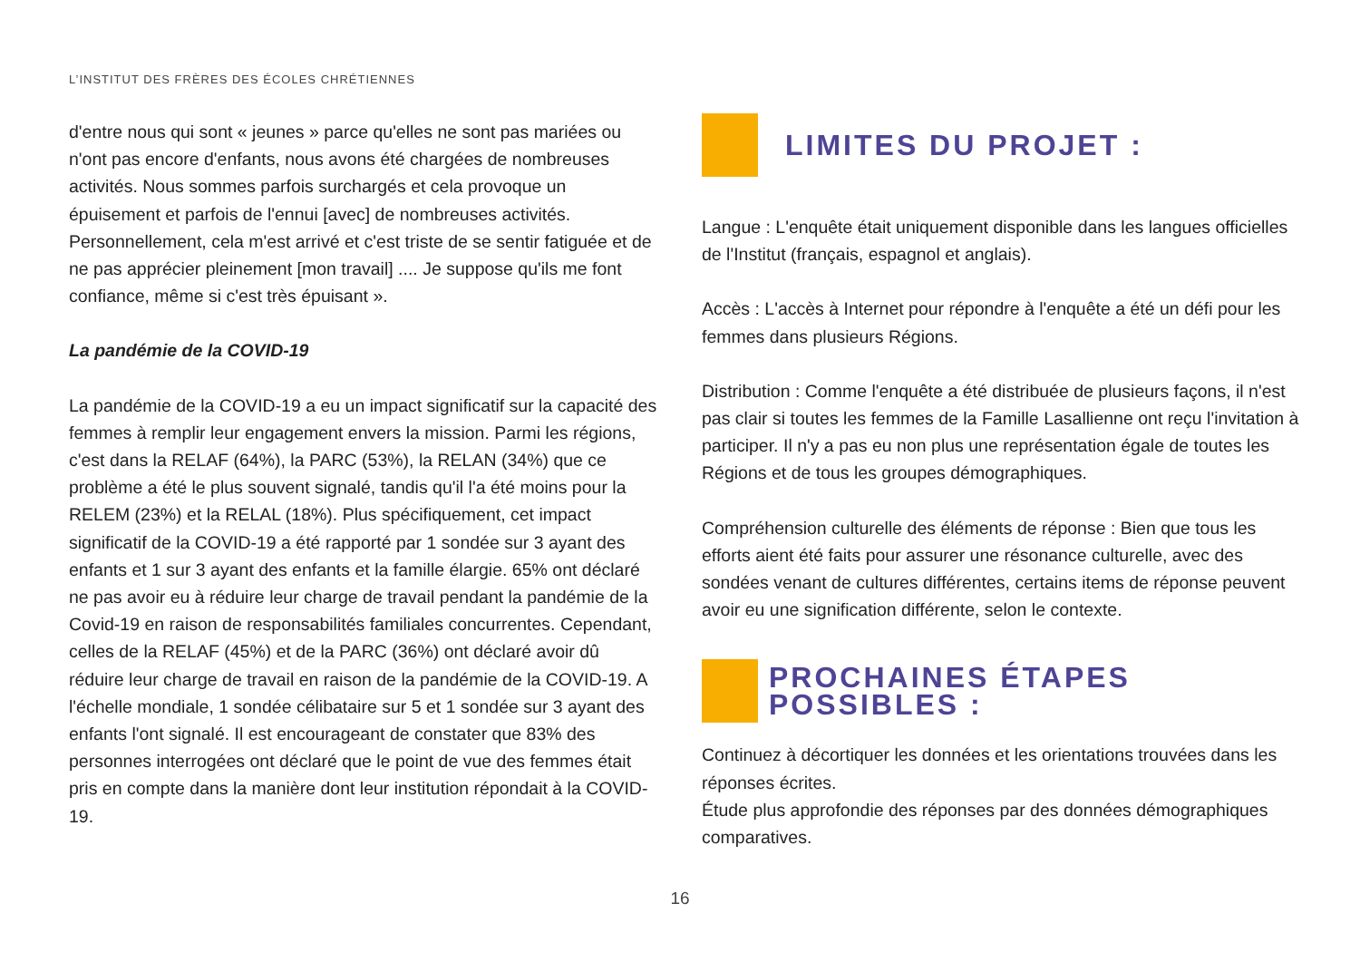L’INSTITUT DES FRÈRES DES ÉCOLES CHRÉTIENNES
d'entre nous qui sont « jeunes » parce qu'elles ne sont pas mariées ou n'ont pas encore d'enfants, nous avons été chargées de nombreuses activités. Nous sommes parfois surchargés et cela provoque un épuisement et parfois de l'ennui [avec] de nombreuses activités. Personnellement, cela m'est arrivé et c'est triste de se sentir fatiguée et de ne pas apprécier pleinement [mon travail] .... Je suppose qu'ils me font confiance, même si c'est très épuisant ».
La pandémie de la COVID-19
La pandémie de la COVID-19 a eu un impact significatif sur la capacité des femmes à remplir leur engagement envers la mission. Parmi les régions, c'est dans la RELAF (64%), la PARC (53%), la RELAN (34%) que ce problème a été le plus souvent signalé, tandis qu'il l'a été moins pour la RELEM (23%) et la RELAL (18%). Plus spécifiquement, cet impact significatif de la COVID-19 a été rapporté par 1 sondée sur 3 ayant des enfants et 1 sur 3 ayant des enfants et la famille élargie. 65% ont déclaré ne pas avoir eu à réduire leur charge de travail pendant la pandémie de la Covid-19 en raison de responsabilités familiales concurrentes. Cependant, celles de la RELAF (45%) et de la PARC (36%) ont déclaré avoir dû réduire leur charge de travail en raison de la pandémie de la COVID-19. A l'échelle mondiale, 1 sondée célibataire sur 5 et 1 sondée sur 3 ayant des enfants l'ont signalé. Il est encourageant de constater que 83% des personnes interrogées ont déclaré que le point de vue des femmes était pris en compte dans la manière dont leur institution répondait à la COVID-19.
LIMITES DU PROJET :
Langue : L'enquête était uniquement disponible dans les langues officielles de l'Institut (français, espagnol et anglais).
Accès : L'accès à Internet pour répondre à l'enquête a été un défi pour les femmes dans plusieurs Régions.
Distribution : Comme l'enquête a été distribuée de plusieurs façons, il n'est pas clair si toutes les femmes de la Famille Lasallienne ont reçu l'invitation à participer. Il n'y a pas eu non plus une représentation égale de toutes les Régions et de tous les groupes démographiques.
Compréhension culturelle des éléments de réponse : Bien que tous les efforts aient été faits pour assurer une résonance culturelle, avec des sondées venant de cultures différentes, certains items de réponse peuvent avoir eu une signification différente, selon le contexte.
PROCHAINES ÉTAPES POSSIBLES :
Continuez à décortiquer les données et les orientations trouvées dans les réponses écrites.
Étude plus approfondie des réponses par des données démographiques comparatives.
16